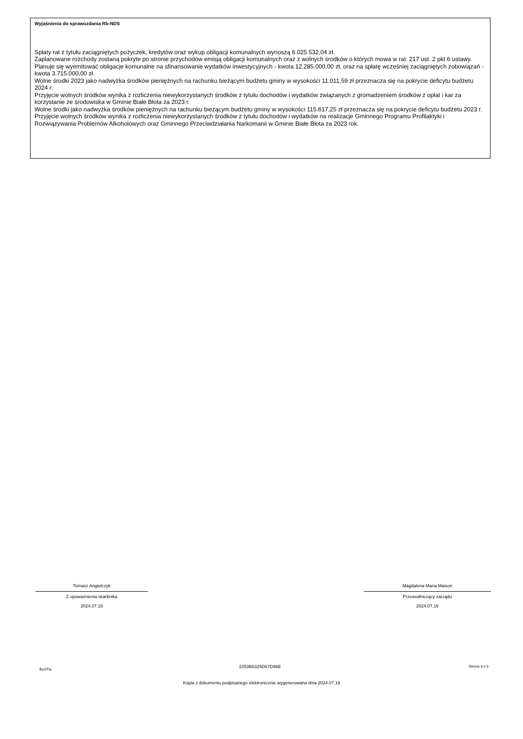Wyjaśnienia do sprawozdania Rb-NDS
Spłaty rat z tytułu zaciągniętych pożyczek, kredytów oraz wykup obligacji komunalnych wynoszą 6.025.532,04 zł.
Zaplanowane rozchody zostaną pokryte po stronie przychodów emisją obligacji komunalnych oraz z wolnych środków o których mowa w rat. 217 ust. 2 pkt 6 ustawy.
Planuje się wyemitować obligacje komunalne na sfinansowanie wydatków inwestycyjnych - kwota 12.285.000,00 zł, oraz na spłatę wcześniej zaciągniętych zobowiązań - kwota 3.715.000,00 zł.
Wolne środki 2023 jako nadwyżka środków pieniężnych na rachunku bieżącym budżetu gminy w wysokości 11.011,59 zł przeznacza się na pokrycie deficytu budżetu 2024 r.
Przyjęcie wolnych środków wynika z rozliczenia niewykorzystanych środków z tytułu dochodów i wydatków związanych z gromadzeniem środków z opłat i kar za korzystanie ze środowiska w Gminie Białe Błota za 2023 r.
Wolne środki jako nadwyżka środków pieniężnych na rachunku bieżącym budżetu gminy w wysokości 115.617,25 zł przeznacza się na pokrycie deficytu budżetu 2023 r.
Przyjęcie wolnych środków wynika z rozliczenia niewykorzystanych środków z tytułu dochodów i wydatków na realizacje Gminnego Programu Profilaktyki i Rozwiązywania Problemów Alkoholowych oraz Gminnego Przeciwdziałania Narkomanii w Gminie Białe Błota za 2023 rok.
Tomasz Angielczyk
Z upoważnienia skarbnika
2024.07.19
Magdalena Maria Maison
Przewodniczący zarządu
2024.07.19
BeSTia 2253B6325D67D96E Strona 3 z 3
Kopia z dokumentu podpisanego elektronicznie wygenerowana dnia 2024.07.19